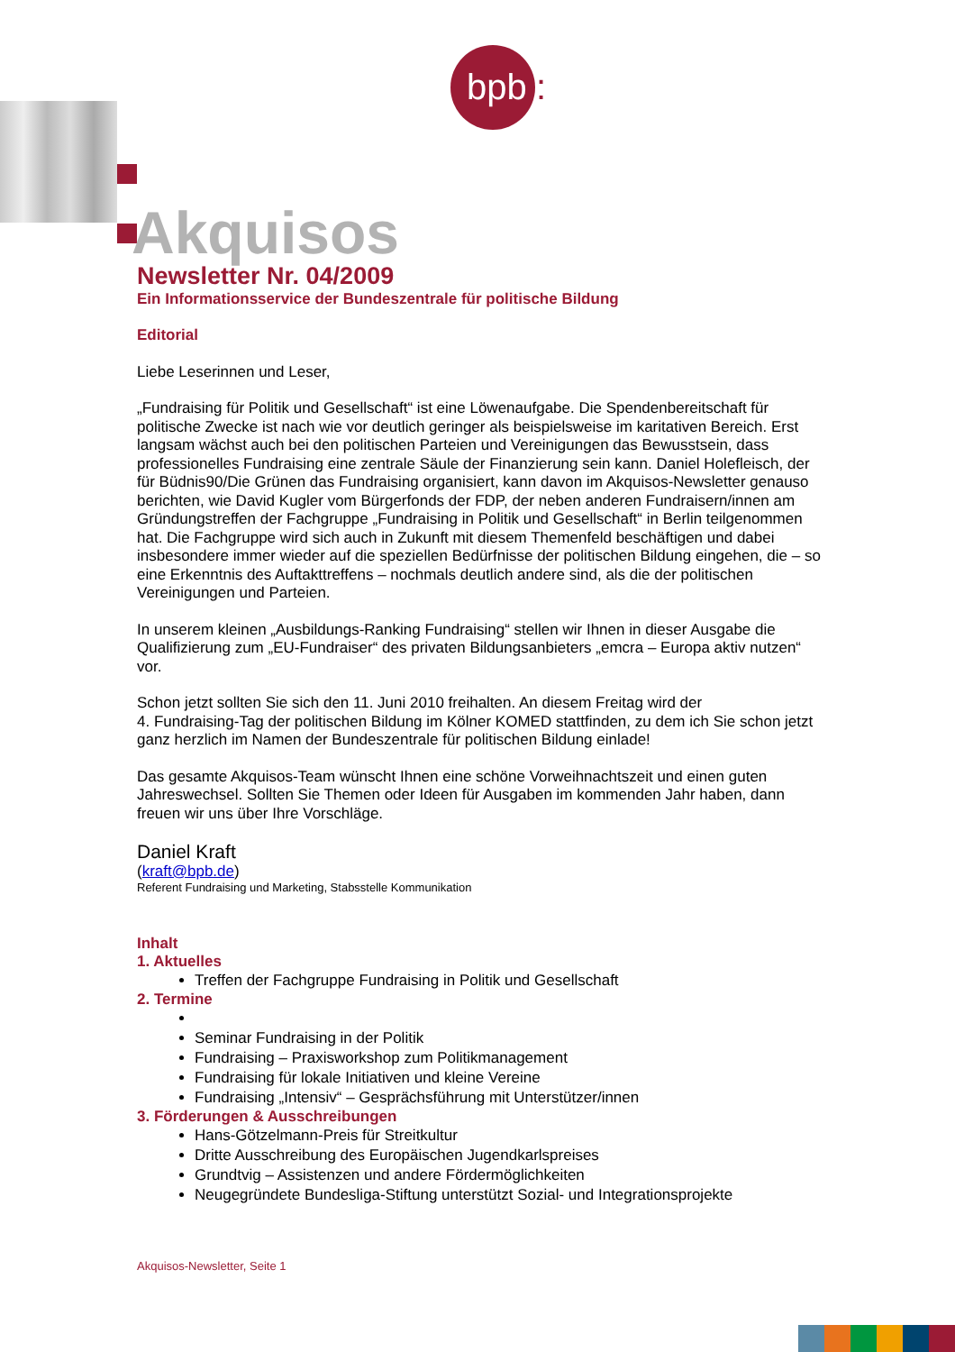bpb :
Akquisos
Newsletter Nr. 04/2009
Ein Informationsservice der Bundeszentrale für politische Bildung
Editorial
Liebe Leserinnen und Leser,
„Fundraising für Politik und Gesellschaft“ ist eine Löwenaufgabe. Die Spendenbereitschaft für politische Zwecke ist nach wie vor deutlich geringer als beispielsweise im karitativen Bereich. Erst langsam wächst auch bei den politischen Parteien und Vereinigungen das Bewusstsein, dass professionelles Fundraising eine zentrale Säule der Finanzierung sein kann. Daniel Holefleisch, der für Büdnis90/Die Grünen das Fundraising organisiert, kann davon im Akquisos-Newsletter genauso berichten, wie David Kugler vom Bürgerfonds der FDP, der neben anderen Fundraisern/innen am Gründungstreffen der Fachgruppe „Fundraising in Politik und Gesellschaft“ in Berlin teilgenommen hat. Die Fachgruppe wird sich auch in Zukunft mit diesem Themenfeld beschäftigen und dabei insbesondere immer wieder auf die speziellen Bedürfnisse der politischen Bildung eingehen, die – so eine Erkenntnis des Auftakttreffens – nochmals deutlich andere sind, als die der politischen Vereinigungen und Parteien.
In unserem kleinen „Ausbildungs-Ranking Fundraising“ stellen wir Ihnen in dieser Ausgabe die Qualifizierung zum „EU-Fundraiser“ des privaten Bildungsanbieters „emcra – Europa aktiv nutzen“ vor.
Schon jetzt sollten Sie sich den 11. Juni 2010 freihalten. An diesem Freitag wird der
4. Fundraising-Tag der politischen Bildung im Kölner KOMED stattfinden, zu dem ich Sie schon jetzt ganz herzlich im Namen der Bundeszentrale für politischen Bildung einlade!
Das gesamte Akquisos-Team wünscht Ihnen eine schöne Vorweihnachtszeit und einen guten Jahreswechsel. Sollten Sie Themen oder Ideen für Ausgaben im kommenden Jahr haben, dann freuen wir uns über Ihre Vorschläge.
Daniel Kraft
(kraft@bpb.de)
Referent Fundraising und Marketing, Stabsstelle Kommunikation
Inhalt
1. Aktuelles
Treffen der Fachgruppe Fundraising in Politik und Gesellschaft
2. Termine
Seminar Fundraising in der Politik
Fundraising – Praxisworkshop zum Politikmanagement
Fundraising für lokale Initiativen und kleine Vereine
Fundraising „Intensiv“ – Gesprächsführung mit Unterstützer/innen
3. Förderungen & Ausschreibungen
Hans-Götzelmann-Preis für Streitkultur
Dritte Ausschreibung des Europäischen Jugendkarlspreises
Grundtvig – Assistenzen und andere Fördermöglichkeiten
Neugegründete Bundesliga-Stiftung unterstützt Sozial- und Integrationsprojekte
Akquisos-Newsletter, Seite 1